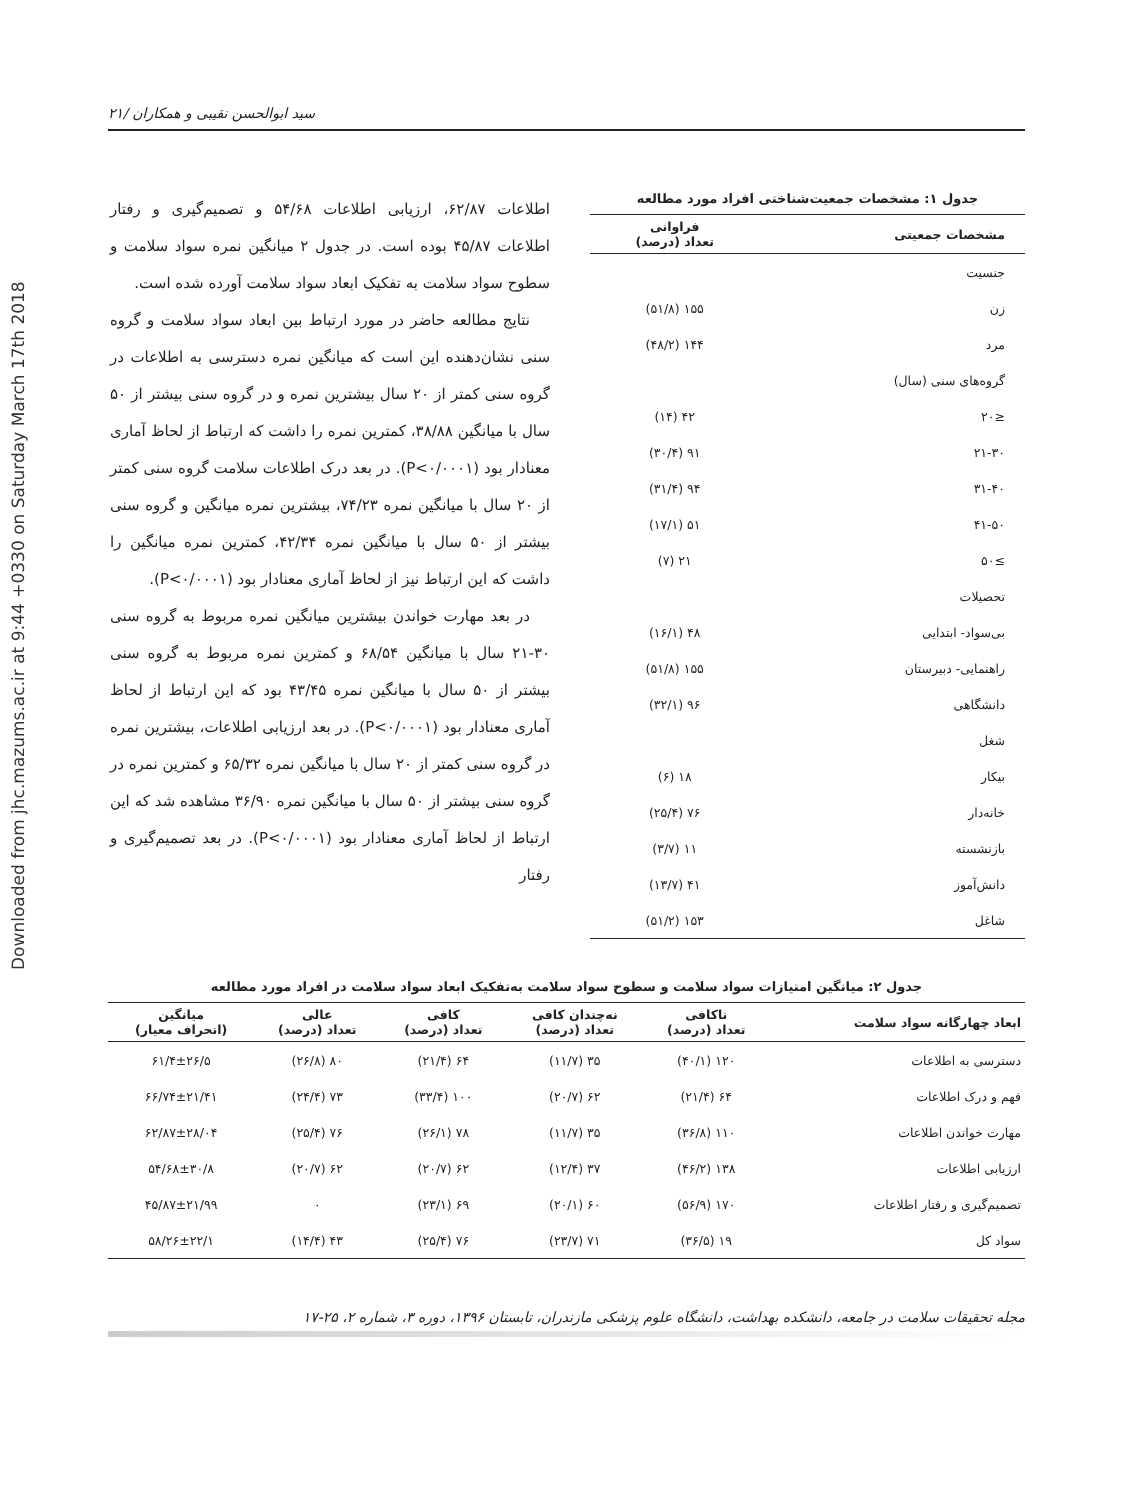Downloaded from jhc.mazums.ac.ir at 9:44 +0330 on Saturday March 17th 2018
سید ابوالحسن نقیبی و همکاران /۲۱
جدول ۱: مشخصات جمعیت‌شناختی افراد مورد مطالعه
| مشخصات جمعیتی | فراوانی تعداد (درصد) |
| --- | --- |
| جنسیت | |
| زن | ۱۵۵ (۵۱/۸) |
| مرد | ۱۴۴ (۴۸/۲) |
| گروه‌های سنی (سال) | |
| ≤۲۰ | ۴۲ (۱۴) |
| ۲۱-۳۰ | ۹۱ (۳۰/۴) |
| ۳۱-۴۰ | ۹۴ (۳۱/۴) |
| ۴۱-۵۰ | ۵۱ (۱۷/۱) |
| ≥۵۰ | ۲۱ (۷) |
| تحصیلات | |
| بی‌سواد- ابتدایی | ۴۸ (۱۶/۱) |
| راهنمایی- دبیرستان | ۱۵۵ (۵۱/۸) |
| دانشگاهی | ۹۶ (۳۲/۱) |
| شغل | |
| بیکار | ۱۸ (۶) |
| خانه‌دار | ۷۶ (۲۵/۴) |
| بازنشسته | ۱۱ (۳/۷) |
| دانش‌آموز | ۴۱ (۱۳/۷) |
| شاغل | ۱۵۳ (۵۱/۲) |
اطلاعات ۶۲/۸۷، ارزیابی اطلاعات ۵۴/۶۸ و تصمیم‌گیری و رفتار اطلاعات ۴۵/۸۷ بوده است. در جدول ۲ میانگین نمره سواد سلامت و سطوح سواد سلامت به تفکیک ابعاد سواد سلامت آورده شده است.
نتایج مطالعه حاضر در مورد ارتباط بین ابعاد سواد سلامت و گروه سنی نشان‌دهنده این است که میانگین نمره دسترسی به اطلاعات در گروه سنی کمتر از ۲۰ سال بیشترین نمره و در گروه سنی بیشتر از ۵۰ سال با میانگین ۳۸/۸۸، کمترین نمره را داشت که ارتباط از لحاظ آماری معنادار بود (P<۰/۰۰۰۱). در بعد درک اطلاعات سلامت گروه سنی کمتر از ۲۰ سال با میانگین نمره ۷۴/۲۳، بیشترین نمره میانگین و گروه سنی بیشتر از ۵۰ سال با میانگین نمره ۴۲/۳۴، کمترین نمره میانگین را داشت که این ارتباط نیز از لحاظ آماری معنادار بود (P<۰/۰۰۰۱).
در بعد مهارت خواندن بیشترین میانگین نمره مربوط به گروه سنی ۳۰-۲۱ سال با میانگین ۶۸/۵۴ و کمترین نمره مربوط به گروه سنی بیشتر از ۵۰ سال با میانگین نمره ۴۳/۴۵ بود که این ارتباط از لحاظ آماری معنادار بود (P<۰/۰۰۰۱). در بعد ارزیابی اطلاعات، بیشترین نمره در گروه سنی کمتر از ۲۰ سال با میانگین نمره ۶۵/۳۲ و کمترین نمره در گروه سنی بیشتر از ۵۰ سال با میانگین نمره ۳۶/۹۰ مشاهده شد که این ارتباط از لحاظ آماری معنادار بود (P<۰/۰۰۰۱). در بعد تصمیم‌گیری و رفتار
جدول ۲: میانگین امتیازات سواد سلامت و سطوح سواد سلامت به‌تفکیک ابعاد سواد سلامت در افراد مورد مطالعه
| ابعاد چهارگانه سواد سلامت | ناکافی تعداد (درصد) | نه‌چندان کافی تعداد (درصد) | کافی تعداد (درصد) | عالی تعداد (درصد) | میانگین (انحراف معیار) |
| --- | --- | --- | --- | --- | --- |
| دسترسی به اطلاعات | ۱۲۰ (۴۰/۱) | ۳۵ (۱۱/۷) | ۶۴ (۲۱/۴) | ۸۰ (۲۶/۸) | ۶۱/۴±۲۶/۵ |
| فهم و درک اطلاعات | ۶۴ (۲۱/۴) | ۶۲ (۲۰/۷) | ۱۰۰ (۳۳/۴) | ۷۳ (۲۴/۴) | ۶۶/۷۴±۲۱/۴۱ |
| مهارت خواندن اطلاعات | ۱۱۰ (۳۶/۸) | ۳۵ (۱۱/۷) | ۷۸ (۲۶/۱) | ۷۶ (۲۵/۴) | ۶۲/۸۷±۲۸/۰۴ |
| ارزیابی اطلاعات | ۱۳۸ (۴۶/۲) | ۳۷ (۱۲/۴) | ۶۲ (۲۰/۷) | ۶۲ (۲۰/۷) | ۵۴/۶۸±۳۰/۸ |
| تصمیم‌گیری و رفتار اطلاعات | ۱۷۰ (۵۶/۹) | ۶۰ (۲۰/۱) | ۶۹ (۲۳/۱) | ۰ | ۴۵/۸۷±۲۱/۹۹ |
| سواد کل | ۱۹ (۳۶/۵) | ۷۱ (۲۳/۷) | ۷۶ (۲۵/۴) | ۴۳ (۱۴/۴) | ۵۸/۲۶±۲۲/۱ |
مجله تحقیقات سلامت در جامعه، دانشکده بهداشت، دانشگاه علوم پزشکی مازندران، تابستان ۱۳۹۶، دوره ۳، شماره ۲، ۲۵-۱۷